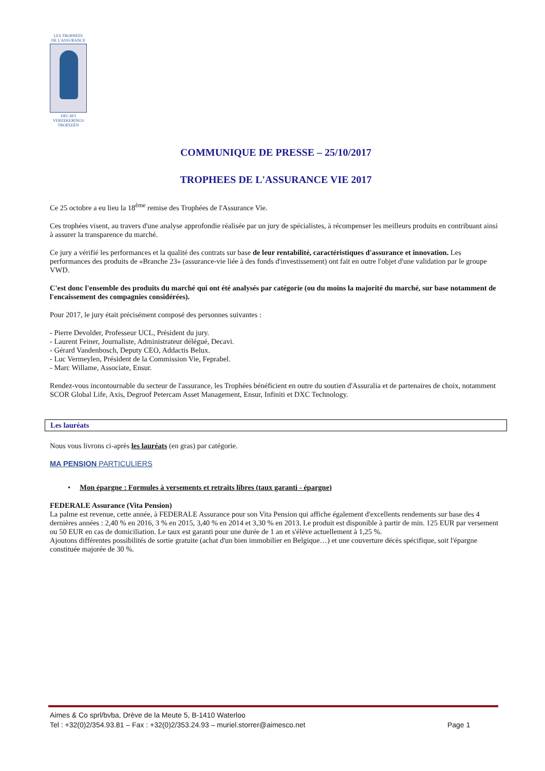LES TROPHÉES
DE L'ASSURANCE
DECAVI
VERZEKERINGS
TROFEEËN
COMMUNIQUE DE PRESSE – 25/10/2017
TROPHEES DE L'ASSURANCE VIE 2017
Ce 25 octobre a eu lieu la 18<sup>ème</sup> remise des Trophées de l'Assurance Vie.
Ces trophées visent, au travers d'une analyse approfondie réalisée par un jury de spécialistes, à récompenser les meilleurs produits en contribuant ainsi à assurer la transparence du marché.
Ce jury a vérifié les performances et la qualité des contrats sur base de leur rentabilité, caractéristiques d'assurance et innovation. Les performances des produits de «Branche 23» (assurance-vie liée à des fonds d'investissement) ont fait en outre l'objet d'une validation par le groupe VWD.
C'est donc l'ensemble des produits du marché qui ont été analysés par catégorie (ou du moins la majorité du marché, sur base notamment de l'encaissement des compagnies considérées).
Pour 2017, le jury était précisément composé des personnes suivantes :
- Pierre Devolder, Professeur UCL, Président du jury.
- Laurent Feiner, Journaliste, Administrateur délégué, Decavi.
- Gérard Vandenbosch, Deputy CEO, Addactis Belux.
- Luc Vermeylen, Président de la Commission Vie, Feprabel.
- Marc Willame, Associate, Ensur.
Rendez-vous incontournable du secteur de l'assurance, les Trophées bénéficient en outre du soutien d'Assuralia et de partenaires de choix, notamment SCOR Global Life, Axis, Degroof Petercam Asset Management, Ensur, Infiniti et DXC Technology.
Les lauréats
Nous vous livrons ci-après les lauréats (en gras) par catégorie.
MA PENSION PARTICULIERS
• Mon épargne : Formules à versements et retraits libres (taux garanti - épargne)
FEDERALE Assurance (Vita Pension)
La palme est revenue, cette année, à FEDERALE Assurance pour son Vita Pension qui affiche également d'excellents rendements sur base des 4 dernières années : 2,40 % en 2016, 3 % en 2015, 3,40 % en 2014 et 3,30 % en 2013. Le produit est disponible à partir de min. 125 EUR par versement ou 50 EUR en cas de domiciliation. Le taux est garanti pour une durée de 1 an et s'élève actuellement à 1,25 %.
Ajoutons différentes possibilités de sortie gratuite (achat d'un bien immobilier en Belgique…) et une couverture décès spécifique, soit l'épargne constituée majorée de 30 %.
Aimes & Co sprl/bvba, Drève de la Meute 5, B-1410 Waterloo
Tel : +32(0)2/354.93.81 – Fax : +32(0)2/353.24.93 – muriel.storrer@aimesco.net Page 1